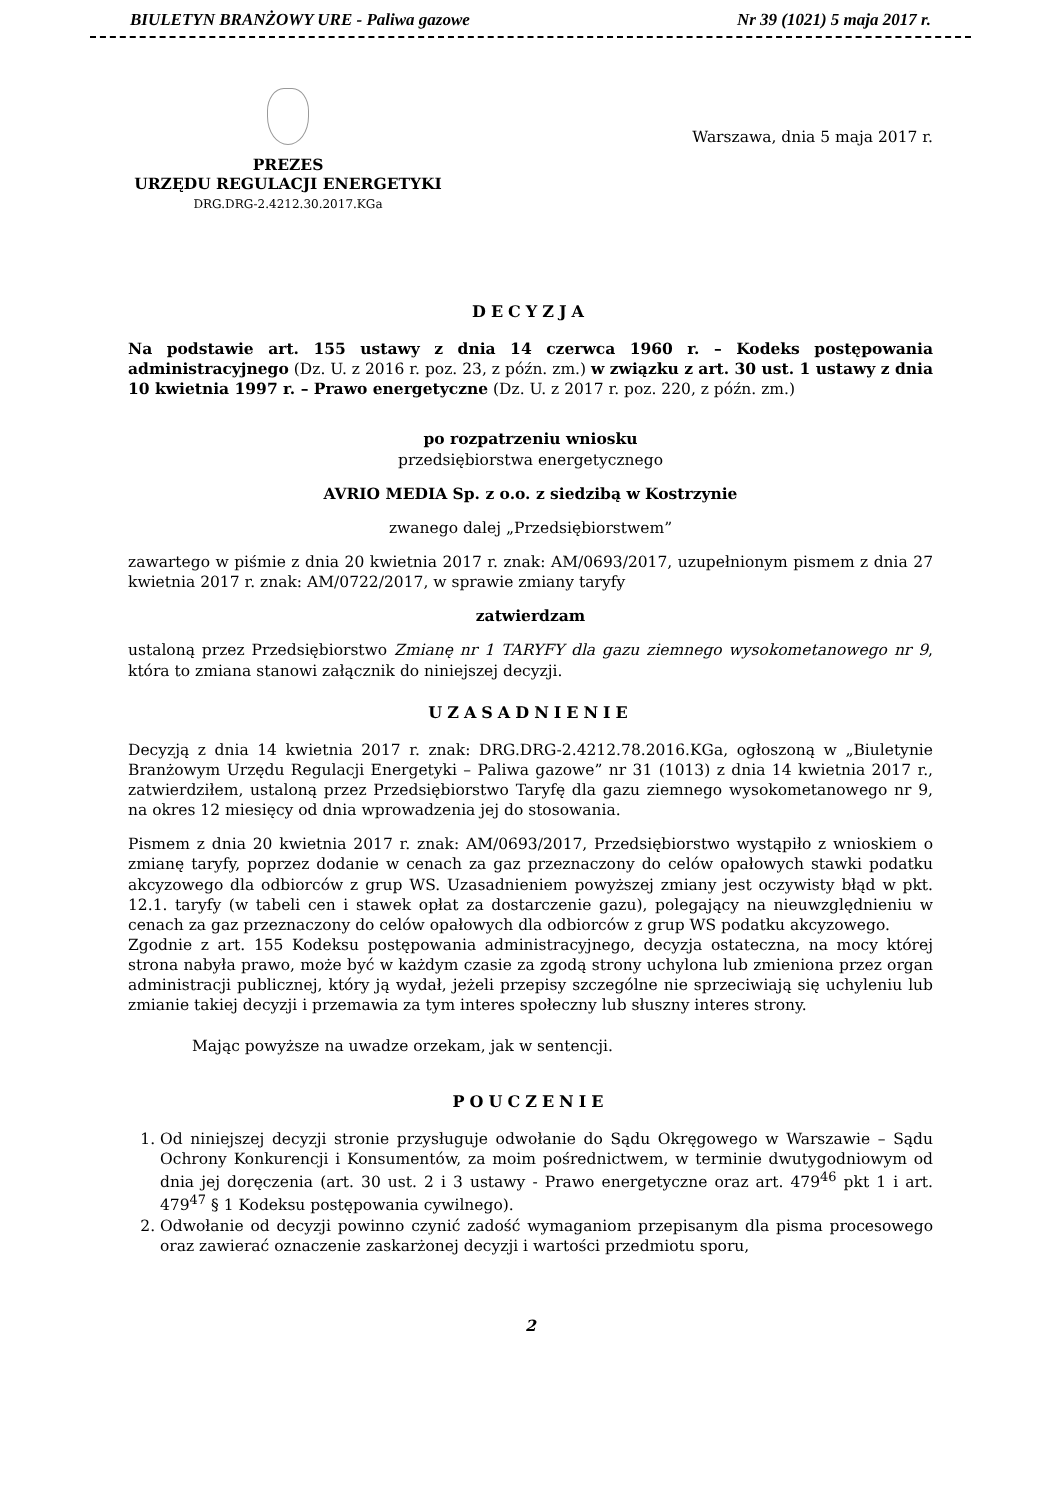BIULETYN BRANŻOWY URE - Paliwa gazowe Nr 39 (1021) 5 maja 2017 r.
PREZES
URZĘDU REGULACJI ENERGETYKI
DRG.DRG-2.4212.30.2017.KGa
Warszawa, dnia 5 maja 2017 r.
DECYZJA
Na podstawie art. 155 ustawy z dnia 14 czerwca 1960 r. – Kodeks postępowania administracyjnego (Dz. U. z 2016 r. poz. 23, z późn. zm.) w związku z art. 30 ust. 1 ustawy z dnia 10 kwietnia 1997 r. – Prawo energetyczne (Dz. U. z 2017 r. poz. 220, z późn. zm.)
po rozpatrzeniu wniosku
przedsiębiorstwa energetycznego
AVRIO MEDIA Sp. z o.o. z siedzibą w Kostrzynie
zwanego dalej „Przedsiębiorstwem”
zawartego w piśmie z dnia 20 kwietnia 2017 r. znak: AM/0693/2017, uzupełnionym pismem z dnia 27 kwietnia 2017 r. znak: AM/0722/2017, w sprawie zmiany taryfy
zatwierdzam
ustaloną przez Przedsiębiorstwo Zmianę nr 1 TARYFY dla gazu ziemnego wysokometanowego nr 9, która to zmiana stanowi załącznik do niniejszej decyzji.
UZASADNIENIE
Decyzją z dnia 14 kwietnia 2017 r. znak: DRG.DRG-2.4212.78.2016.KGa, ogłoszoną w „Biuletynie Branżowym Urzędu Regulacji Energetyki – Paliwa gazowe” nr 31 (1013) z dnia 14 kwietnia 2017 r., zatwierdziłem, ustaloną przez Przedsiębiorstwo Taryfę dla gazu ziemnego wysokometanowego nr 9, na okres 12 miesięcy od dnia wprowadzenia jej do stosowania.
Pismem z dnia 20 kwietnia 2017 r. znak: AM/0693/2017, Przedsiębiorstwo wystąpiło z wnioskiem o zmianę taryfy, poprzez dodanie w cenach za gaz przeznaczony do celów opałowych stawki podatku akcyzowego dla odbiorców z grup WS. Uzasadnieniem powyższej zmiany jest oczywisty błąd w pkt. 12.1. taryfy (w tabeli cen i stawek opłat za dostarczenie gazu), polegający na nieuwzględnieniu w cenach za gaz przeznaczony do celów opałowych dla odbiorców z grup WS podatku akcyzowego.
Zgodnie z art. 155 Kodeksu postępowania administracyjnego, decyzja ostateczna, na mocy której strona nabyła prawo, może być w każdym czasie za zgodą strony uchylona lub zmieniona przez organ administracji publicznej, który ją wydał, jeżeli przepisy szczególne nie sprzeciwiają się uchyleniu lub zmianie takiej decyzji i przemawia za tym interes społeczny lub słuszny interes strony.
Mając powyższe na uwadze orzekam, jak w sentencji.
POUCZENIE
1. Od niniejszej decyzji stronie przysługuje odwołanie do Sądu Okręgowego w Warszawie – Sądu Ochrony Konkurencji i Konsumentów, za moim pośrednictwem, w terminie dwutygodniowym od dnia jej doręczenia (art. 30 ust. 2 i 3 ustawy - Prawo energetyczne oraz art. 479<sup>46</sup> pkt 1 i art. 479<sup>47</sup> § 1 Kodeksu postępowania cywilnego).
2. Odwołanie od decyzji powinno czynić zadość wymaganiom przepisanym dla pisma procesowego oraz zawierać oznaczenie zaskarżonej decyzji i wartości przedmiotu sporu,
2